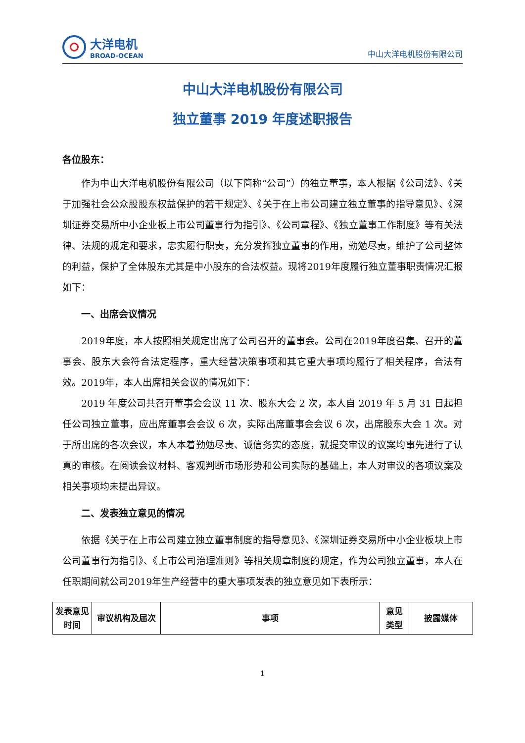大洋电机
BROAD-OCEAN
中山大洋电机股份有限公司
中山大洋电机股份有限公司
独立董事 2019 年度述职报告
各位股东：
作为中山大洋电机股份有限公司（以下简称“公司”）的独立董事，本人根据《公司法》、《关于加强社会公众股股东权益保护的若干规定》、《关于在上市公司建立独立董事的指导意见》、《深圳证券交易所中小企业板上市公司董事行为指引》、《公司章程》、《独立董事工作制度》等有关法律、法规的规定和要求，忠实履行职责，充分发挥独立董事的作用，勤勉尽责，维护了公司整体的利益，保护了全体股东尤其是中小股东的合法权益。现将2019年度履行独立董事职责情况汇报如下：
一、出席会议情况
2019年度，本人按照相关规定出席了公司召开的董事会。公司在2019年度召集、召开的董事会、股东大会符合法定程序，重大经营决策事项和其它重大事项均履行了相关程序，合法有效。2019年，本人出席相关会议的情况如下：
2019 年度公司共召开董事会会议 11 次、股东大会 2 次，本人自 2019 年 5 月 31 日起担任公司独立董事，应出席董事会会议 6 次，实际出席董事会会议 6 次，出席股东大会 1 次。对于所出席的各次会议，本人本着勤勉尽责、诚信务实的态度，就提交审议的议案均事先进行了认真的审核。在阅读会议材料、客观判断市场形势和公司实际的基础上，本人对审议的各项议案及相关事项均未提出异议。
二、发表独立意见的情况
依据《关于在上市公司建立独立董事制度的指导意见》、《深圳证券交易所中小企业板块上市公司董事行为指引》、《上市公司治理准则》等相关规章制度的规定，作为公司独立董事，本人在任职期间就公司2019年生产经营中的重大事项发表的独立意见如下表所示：
| 发表意见时间 | 审议机构及届次 | 事项 | 意见类型 | 披露媒体 |
| --- | --- | --- | --- | --- |
1